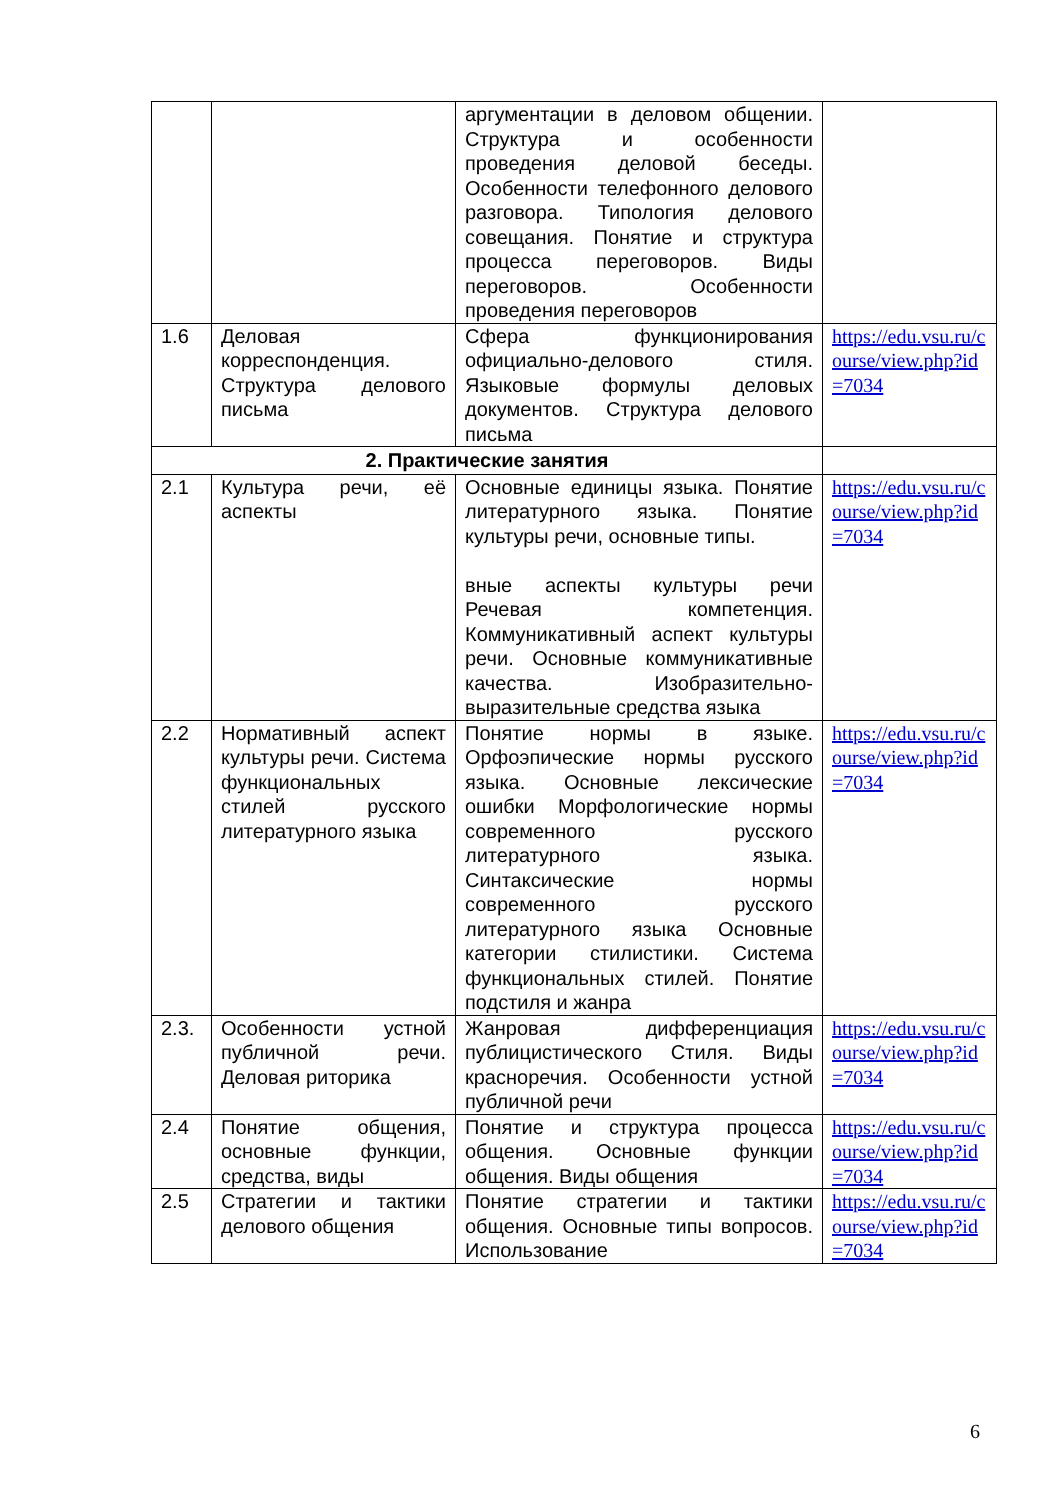| | | аргументации в деловом общении. Структура и особенности проведения деловой беседы. Особенности телефонного делового разговора. Типология делового совещания. Понятие и структура процесса переговоров. Виды переговоров. Особенности проведения переговоров | |
| 1.6 | Деловая корреспонденция. Структура делового письма | Сфера функционирования официально-делового стиля. Языковые формулы деловых документов. Структура делового письма | https://edu.vsu.ru/course/view.php?id=7034 |
| 2. Практические занятия | | | |
| 2.1 | Культура речи, её аспекты | Основные единицы языка. Понятие литературного языка. Понятие культуры речи, основные типы. вные аспекты культуры речи Речевая компетенция. Коммуникативный аспект культуры речи. Основные коммуникативные качества. Изобразительно-выразительные средства языка | https://edu.vsu.ru/course/view.php?id=7034 |
| 2.2 | Нормативный аспект культуры речи. Система функциональных стилей русского литературного языка | Понятие нормы в языке. Орфоэпические нормы русского языка. Основные лексические ошибки Морфологические нормы современного русского литературного языка. Синтаксические нормы современного русского литературного языка Основные категории стилистики. Система функциональных стилей. Понятие подстиля и жанра | https://edu.vsu.ru/course/view.php?id=7034 |
| 2.3. | Особенности устной публичной речи. Деловая риторика | Жанровая дифференциация публицистического Стиля. Виды красноречия. Особенности устной публичной речи | https://edu.vsu.ru/course/view.php?id=7034 |
| 2.4 | Понятие общения, основные функции, средства, виды | Понятие и структура процесса общения. Основные функции общения. Виды общения | https://edu.vsu.ru/course/view.php?id=7034 |
| 2.5 | Стратегии и тактики делового общения | Понятие стратегии и тактики общения. Основные типы вопросов. Использование | https://edu.vsu.ru/course/view.php?id=7034 |
6